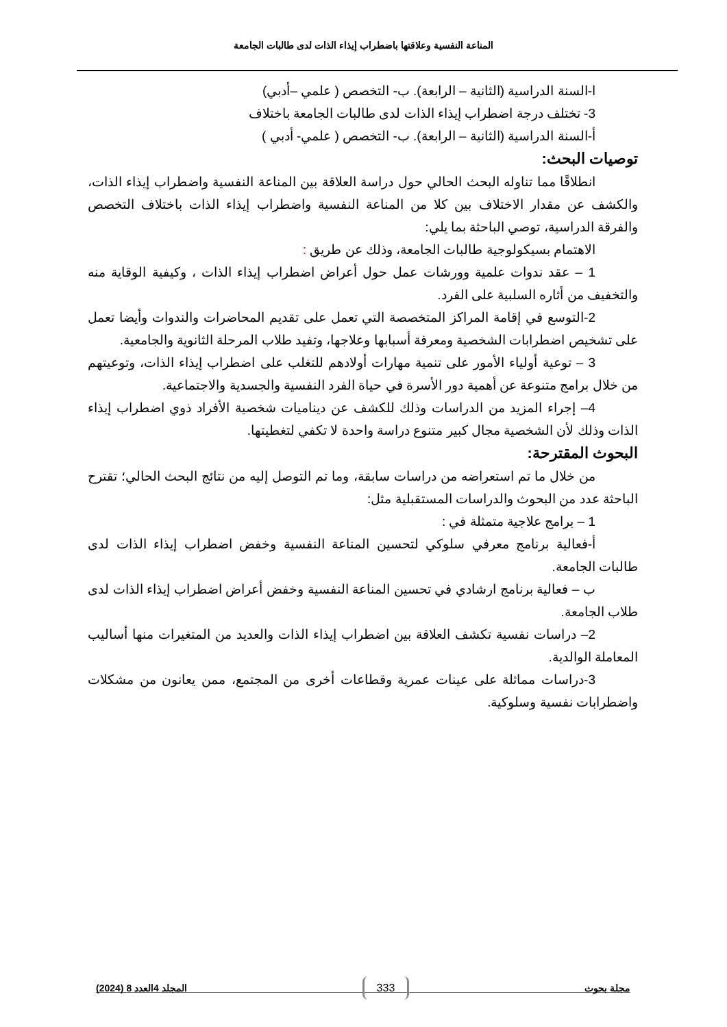المناعة النفسية وعلاقتها باضطراب إيذاء الذات لدى طالبات الجامعة
ا-السنة الدراسية (الثانية – الرابعة). ب- التخصص ( علمي –أدبي)
3- تختلف درجة اضطراب إيذاء الذات لدى طالبات الجامعة باختلاف
أ-السنة الدراسية (الثانية – الرابعة). ب- التخصص ( علمي- أدبي )
توصيات البحث:
انطلاقًا مما تناوله البحث الحالي حول دراسة العلاقة بين المناعة النفسية واضطراب إيذاء الذات، والكشف عن مقدار الاختلاف بين كلا من المناعة النفسية واضطراب إيذاء الذات باختلاف التخصص والفرقة الدراسية، توصي الباحثة بما يلي:
الاهتمام بسيكولوجية طالبات الجامعة، وذلك عن طريق :
1 – عقد ندوات علمية وورشات عمل حول أعراض اضطراب إيذاء الذات ، وكيفية الوقاية منه والتخفيف من أثاره السلبية على الفرد.
2-التوسع في إقامة المراكز المتخصصة التي تعمل على تقديم المحاضرات والندوات وأيضا تعمل على تشخيص اضطرابات الشخصية ومعرفة أسبابها وعلاجها، وتفيد طلاب المرحلة الثانوية والجامعية.
3 – توعية أولياء الأمور على تنمية مهارات أولادهم للتغلب على اضطراب إيذاء الذات، وتوعيتهم من خلال برامج متنوعة عن أهمية دور الأسرة في حياة الفرد النفسية والجسدية والاجتماعية.
4– إجراء المزيد من الدراسات وذلك للكشف عن ديناميات شخصية الأفراد ذوي اضطراب إيذاء الذات وذلك لأن الشخصية مجال كبير متنوع دراسة واحدة لا تكفي لتغطيتها.
البحوث المقترحة:
من خلال ما تم استعراضه من دراسات سابقة، وما تم التوصل إليه من نتائج البحث الحالي؛ تقترح الباحثة عدد من البحوث والدراسات المستقبلية مثل:
1 – برامج علاجية متمثلة في :
أ-فعالية برنامج معرفي سلوكي لتحسين المناعة النفسية وخفض اضطراب إيذاء الذات لدى طالبات الجامعة.
ب – فعالية برنامج ارشادي في تحسين المناعة النفسية وخفض أعراض اضطراب إيذاء الذات لدى طلاب الجامعة.
2– دراسات نفسية تكشف العلاقة بين اضطراب إيذاء الذات والعديد من المتغيرات منها أساليب المعاملة الوالدية.
3-دراسات مماثلة على عينات عمرية وقطاعات أخرى من المجتمع، ممن يعانون من مشكلات واضطرابات نفسية وسلوكية.
مجلة بحوث 333 المجلد 4العدد 8 (2024)